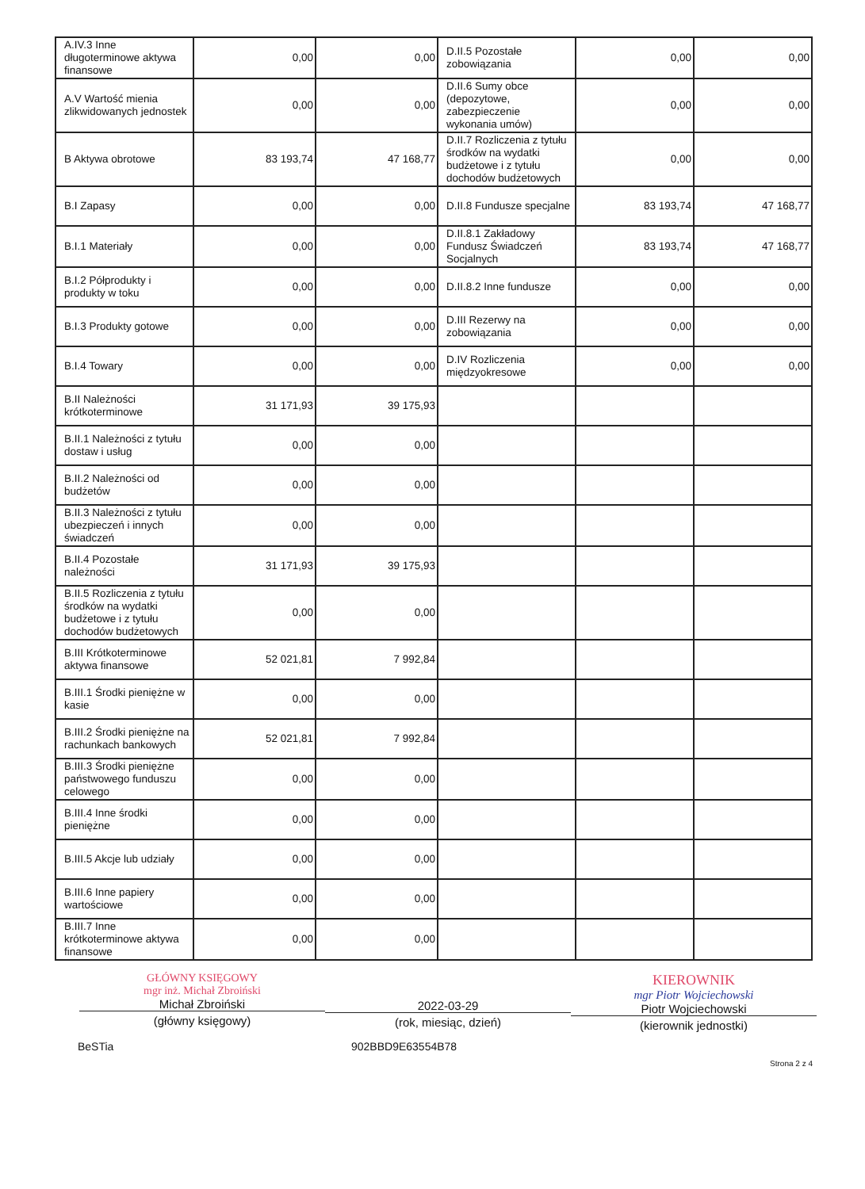| A.IV.3 Inne długoterminowe aktywa finansowe | 0,00 | 0,00 | D.II.5 Pozostałe zobowiązania | 0,00 | 0,00 |
| A.V Wartość mienia zlikwidowanych jednostek | 0,00 | 0,00 | D.II.6 Sumy obce (depozytowe, zabezpieczenie wykonania umów) | 0,00 | 0,00 |
| B Aktywa obrotowe | 83 193,74 | 47 168,77 | D.II.7 Rozliczenia z tytułu środków na wydatki budżetowe i z tytułu dochodów budżetowych | 0,00 | 0,00 |
| B.I Zapasy | 0,00 | 0,00 | D.II.8 Fundusze specjalne | 83 193,74 | 47 168,77 |
| B.I.1 Materiały | 0,00 | 0,00 | D.II.8.1 Zakładowy Fundusz Świadczeń Socjalnych | 83 193,74 | 47 168,77 |
| B.I.2 Półprodukty i produkty w toku | 0,00 | 0,00 | D.II.8.2 Inne fundusze | 0,00 | 0,00 |
| B.I.3 Produkty gotowe | 0,00 | 0,00 | D.III Rezerwy na zobowiązania | 0,00 | 0,00 |
| B.I.4 Towary | 0,00 | 0,00 | D.IV Rozliczenia międzyokresowe | 0,00 | 0,00 |
| B.II Należności krótkoterminowe | 31 171,93 | 39 175,93 | | | |
| B.II.1 Należności z tytułu dostaw i usług | 0,00 | 0,00 | | | |
| B.II.2 Należności od budżetów | 0,00 | 0,00 | | | |
| B.II.3 Należności z tytułu ubezpieczeń i innych świadczeń | 0,00 | 0,00 | | | |
| B.II.4 Pozostałe należności | 31 171,93 | 39 175,93 | | | |
| B.II.5 Rozliczenia z tytułu środków na wydatki budżetowe i z tytułu dochodów budżetowych | 0,00 | 0,00 | | | |
| B.III Krótkoterminowe aktywa finansowe | 52 021,81 | 7 992,84 | | | |
| B.III.1 Środki pieniężne w kasie | 0,00 | 0,00 | | | |
| B.III.2 Środki pieniężne na rachunkach bankowych | 52 021,81 | 7 992,84 | | | |
| B.III.3 Środki pieniężne państwowego funduszu celowego | 0,00 | 0,00 | | | |
| B.III.4 Inne środki pieniężne | 0,00 | 0,00 | | | |
| B.III.5 Akcje lub udziały | 0,00 | 0,00 | | | |
| B.III.6 Inne papiery wartościowe | 0,00 | 0,00 | | | |
| B.III.7 Inne krótkoterminowe aktywa finansowe | 0,00 | 0,00 | | | |
GŁÓWNY KSIĘGOWY
mgr inż. Michał Zbroiński
Michał Zbroiński
(główny księgowy)
2022-03-29
(rok, miesiąc, dzień)
KIEROWNIK
mgr Piotr Wojciechowski
Piotr Wojciechowski
(kierownik jednostki)
BeSTia 902BBD9E63554B78
Strona 2 z 4